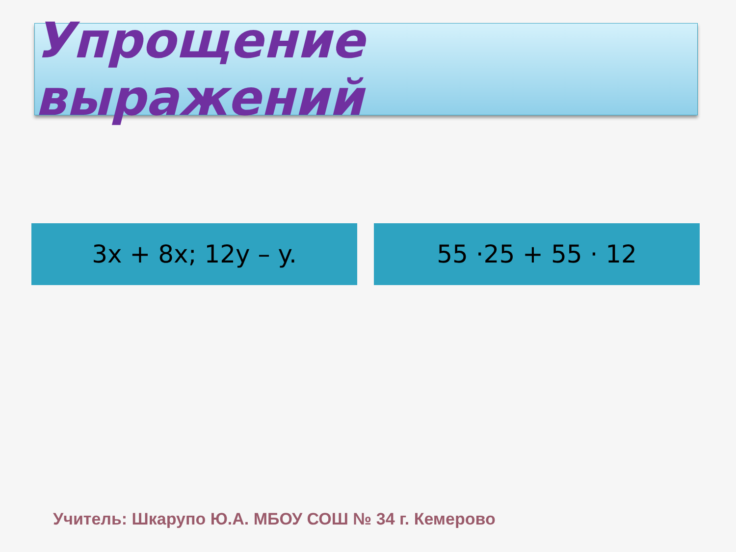Упрощение выражений
3x + 8x; 12y – y. 55 ·25 + 55 · 12
Учитель: Шкарупо Ю.А. МБОУ СОШ № 34 г. Кемерово